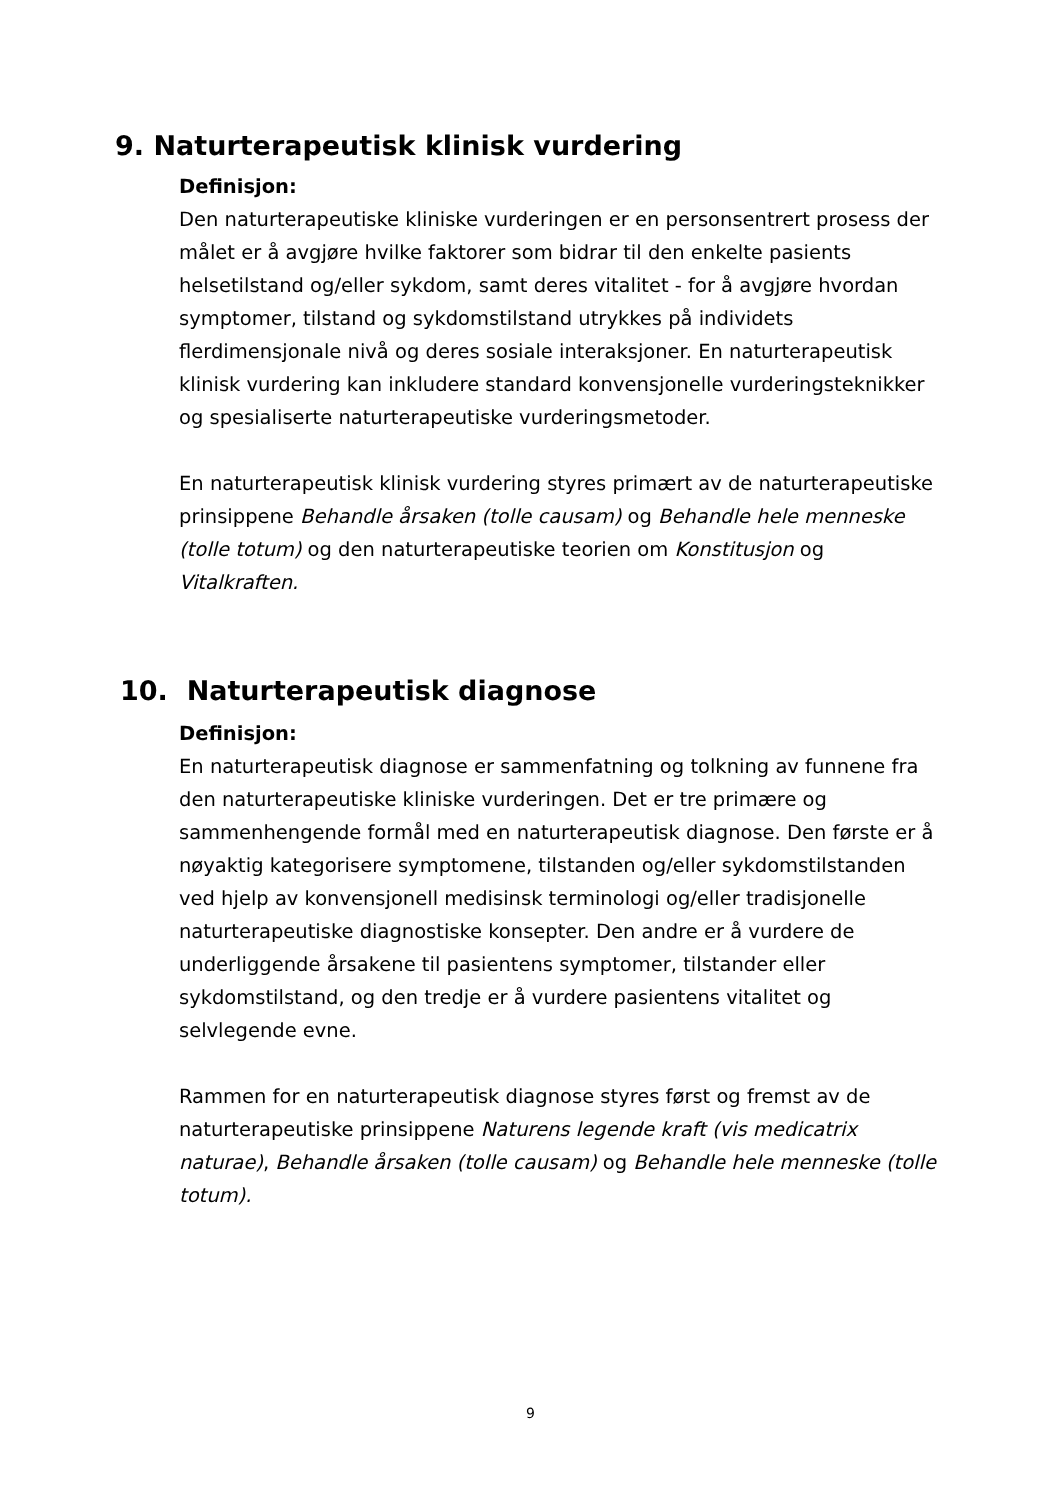9. Naturterapeutisk klinisk vurdering
Definisjon:
Den naturterapeutiske kliniske vurderingen er en personsentrert prosess der målet er å avgjøre hvilke faktorer som bidrar til den enkelte pasients helsetilstand og/eller sykdom, samt deres vitalitet - for å avgjøre hvordan symptomer, tilstand og sykdomstilstand utrykkes på individets flerdimensjonale nivå og deres sosiale interaksjoner. En naturterapeutisk klinisk vurdering kan inkludere standard konvensjonelle vurderingsteknikker og spesialiserte naturterapeutiske vurderingsmetoder.
En naturterapeutisk klinisk vurdering styres primært av de naturterapeutiske prinsippene Behandle årsaken (tolle causam) og Behandle hele menneske (tolle totum) og den naturterapeutiske teorien om Konstitusjon og Vitalkraften.
10. Naturterapeutisk diagnose
Definisjon:
En naturterapeutisk diagnose er sammenfatning og tolkning av funnene fra den naturterapeutiske kliniske vurderingen. Det er tre primære og sammenhengende formål med en naturterapeutisk diagnose. Den første er å nøyaktig kategorisere symptomene, tilstanden og/eller sykdomstilstanden ved hjelp av konvensjonell medisinsk terminologi og/eller tradisjonelle naturterapeutiske diagnostiske konsepter. Den andre er å vurdere de underliggende årsakene til pasientens symptomer, tilstander eller sykdomstilstand, og den tredje er å vurdere pasientens vitalitet og selvlegende evne.
Rammen for en naturterapeutisk diagnose styres først og fremst av de naturterapeutiske prinsippene Naturens legende kraft (vis medicatrix naturae), Behandle årsaken (tolle causam) og Behandle hele menneske (tolle totum).
9